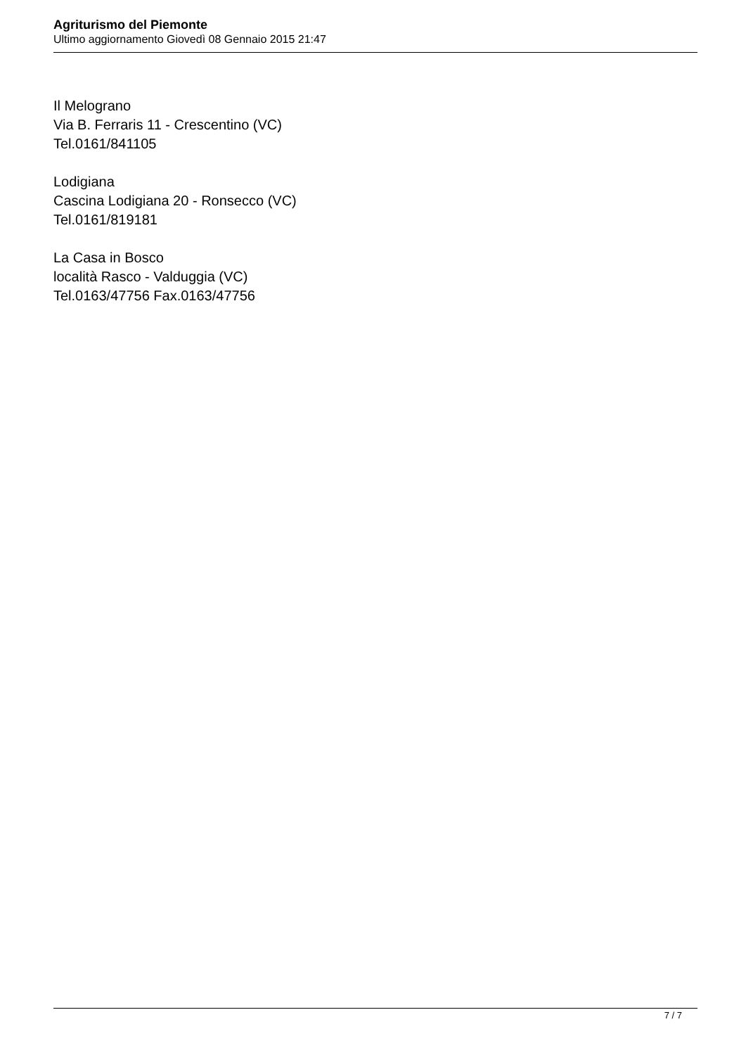Agriturismo del Piemonte
Ultimo aggiornamento Giovedì 08 Gennaio 2015 21:47
Il Melograno
Via B. Ferraris 11 - Crescentino (VC)
Tel.0161/841105
Lodigiana
Cascina Lodigiana 20 - Ronsecco (VC)
Tel.0161/819181
La Casa in Bosco
località Rasco - Valduggia (VC)
Tel.0163/47756 Fax.0163/47756
7 / 7